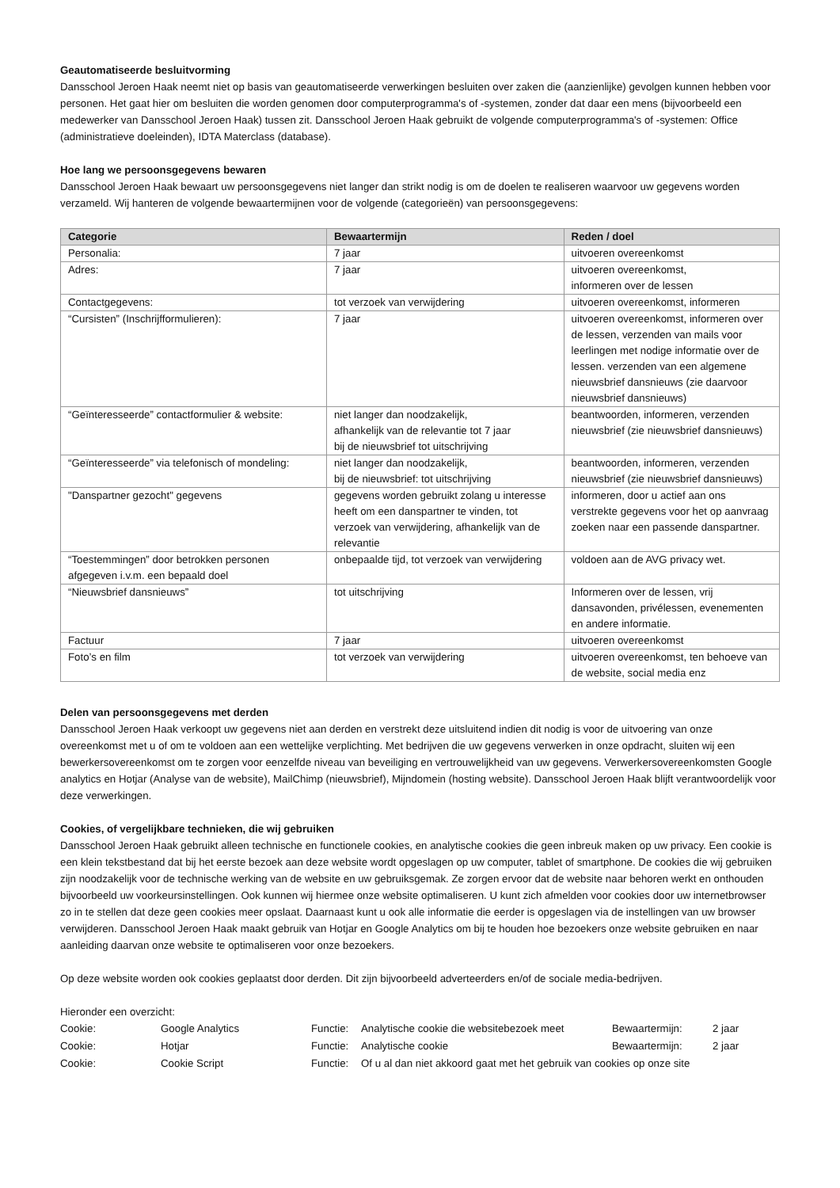Geautomatiseerde besluitvorming
Dansschool Jeroen Haak neemt niet op basis van geautomatiseerde verwerkingen besluiten over zaken die (aanzienlijke) gevolgen kunnen hebben voor personen. Het gaat hier om besluiten die worden genomen door computerprogramma's of -systemen, zonder dat daar een mens (bijvoorbeeld een medewerker van Dansschool Jeroen Haak) tussen zit. Dansschool Jeroen Haak gebruikt de volgende computerprogramma's of -systemen: Office (administratieve doeleinden), IDTA Materclass (database).
Hoe lang we persoonsgegevens bewaren
Dansschool Jeroen Haak bewaart uw persoonsgegevens niet langer dan strikt nodig is om de doelen te realiseren waarvoor uw gegevens worden verzameld. Wij hanteren de volgende bewaartermijnen voor de volgende (categorieën) van persoonsgegevens:
| Categorie | Bewaartermijn | Reden / doel |
| --- | --- | --- |
| Personalia: | 7 jaar | uitvoeren overeenkomst |
| Adres: | 7 jaar | uitvoeren overeenkomst, informeren over de lessen |
| Contactgegevens: | tot verzoek van verwijdering | uitvoeren overeenkomst, informeren |
| “Cursisten” (Inschrijfformulieren): | 7 jaar | uitvoeren overeenkomst, informeren over de lessen, verzenden van mails voor leerlingen met nodige informatie over de lessen. verzenden van een algemene nieuwsbrief dansnieuws (zie daarvoor nieuwsbrief dansnieuws) |
| “Geïnteresseerde” contactformulier & website: | niet langer dan noodzakelijk, afhankelijk van de relevantie tot 7 jaar bij de nieuwsbrief tot uitschrijving | beantwoorden, informeren, verzenden nieuwsbrief (zie nieuwsbrief dansnieuws) |
| “Geïnteresseerde” via telefonisch of mondeling: | niet langer dan noodzakelijk, bij de nieuwsbrief: tot uitschrijving | beantwoorden, informeren, verzenden nieuwsbrief (zie nieuwsbrief dansnieuws) |
| "Danspartner gezocht" gegevens | gegevens worden gebruikt zolang u interesse heeft om een danspartner te vinden, tot verzoek van verwijdering, afhankelijk van de relevantie | informeren, door u actief aan ons verstrekte gegevens voor het op aanvraag zoeken naar een passende danspartner. |
| “Toestemmingen” door betrokken personen afgegeven i.v.m. een bepaald doel | onbepaalde tijd, tot verzoek van verwijdering | voldoen aan de AVG privacy wet. |
| “Nieuwsbrief dansnieuws” | tot uitschrijving | Informeren over de lessen, vrij dansavonden, privélessen, evenementen en andere informatie. |
| Factuur | 7 jaar | uitvoeren overeenkomst |
| Foto’s en film | tot verzoek van verwijdering | uitvoeren overeenkomst, ten behoeve van de website, social media enz |
Delen van persoonsgegevens met derden
Dansschool Jeroen Haak verkoopt uw gegevens niet aan derden en verstrekt deze uitsluitend indien dit nodig is voor de uitvoering van onze overeenkomst met u of om te voldoen aan een wettelijke verplichting. Met bedrijven die uw gegevens verwerken in onze opdracht, sluiten wij een bewerkersovereenkomst om te zorgen voor eenzelfde niveau van beveiliging en vertrouwelijkheid van uw gegevens. Verwerkersovereenkomsten Google analytics en Hotjar (Analyse van de website), MailChimp (nieuwsbrief), Mijndomein (hosting website). Dansschool Jeroen Haak blijft verantwoordelijk voor deze verwerkingen.
Cookies, of vergelijkbare technieken, die wij gebruiken
Dansschool Jeroen Haak gebruikt alleen technische en functionele cookies, en analytische cookies die geen inbreuk maken op uw privacy. Een cookie is een klein tekstbestand dat bij het eerste bezoek aan deze website wordt opgeslagen op uw computer, tablet of smartphone. De cookies die wij gebruiken zijn noodzakelijk voor de technische werking van de website en uw gebruiksgemak. Ze zorgen ervoor dat de website naar behoren werkt en onthouden bijvoorbeeld uw voorkeursinstellingen. Ook kunnen wij hiermee onze website optimaliseren. U kunt zich afmelden voor cookies door uw internetbrowser zo in te stellen dat deze geen cookies meer opslaat. Daarnaast kunt u ook alle informatie die eerder is opgeslagen via de instellingen van uw browser verwijderen. Dansschool Jeroen Haak maakt gebruik van Hotjar en Google Analytics om bij te houden hoe bezoekers onze website gebruiken en naar aanleiding daarvan onze website te optimaliseren voor onze bezoekers.
Op deze website worden ook cookies geplaatst door derden. Dit zijn bijvoorbeeld adverteerders en/of de sociale media-bedrijven.
Hieronder een overzicht:
| Cookie: | Google Analytics | Functie: | Analytische cookie die websitebezoek meet | Bewaartermijn: | 2 jaar |
| Cookie: | Hotjar | Functie: | Analytische cookie | Bewaartermijn: | 2 jaar |
| Cookie: | Cookie Script | Functie: | Of u al dan niet akkoord gaat met het gebruik van cookies op onze site | | |